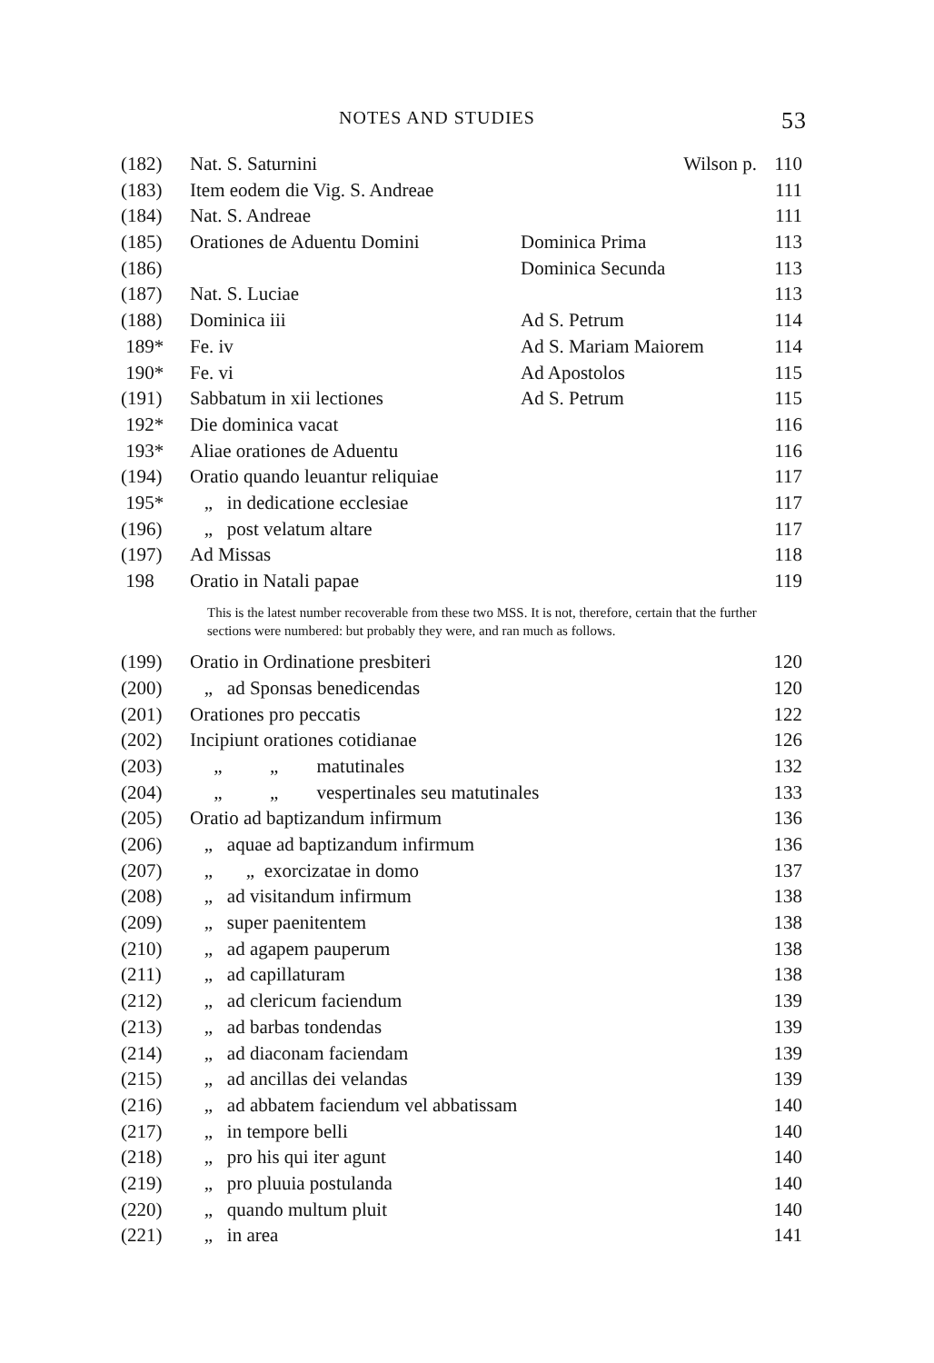NOTES AND STUDIES 53
| (182) | Nat. S. Saturnini | Wilson p. | 110 |
| (183) | Item eodem die Vig. S. Andreae | | 111 |
| (184) | Nat. S. Andreae | | 111 |
| (185) | Orationes de Aduentu Domini | Dominica Prima | 113 |
| (186) | | Dominica Secunda | 113 |
| (187) | Nat. S. Luciae | | 113 |
| (188) | Dominica iii | Ad S. Petrum | 114 |
| 189* | Fe. iv | Ad S. Mariam Maiorem | 114 |
| 190* | Fe. vi | Ad Apostolos | 115 |
| (191) | Sabbatum in xii lectiones | Ad S. Petrum | 115 |
| 192* | Die dominica vacat | | 116 |
| 193* | Aliae orationes de Aduentu | | 116 |
| (194) | Oratio quando leuantur reliquiae | | 117 |
| 195* | „ in dedicatione ecclesiae | | 117 |
| (196) | „ post velatum altare | | 117 |
| (197) | Ad Missas | | 118 |
| 198 | Oratio in Natali papae | | 119 |
| This is the latest number recoverable from these two MSS. It is not, therefore, certain that the further sections were numbered: but probably they were, and ran much as follows. | | | |
| (199) | Oratio in Ordinatione presbiteri | | 120 |
| (200) | „ ad Sponsas benedicendas | | 120 |
| (201) | Orationes pro peccatis | | 122 |
| (202) | Incipiunt orationes cotidianae | | 126 |
| (203) | „ „ matutinales | | 132 |
| (204) | „ „ vespertinales seu matutinales | | 133 |
| (205) | Oratio ad baptizandum infirmum | | 136 |
| (206) | „ aquae ad baptizandum infirmum | | 136 |
| (207) | „ „ exorcizatae in domo | | 137 |
| (208) | „ ad visitandum infirmum | | 138 |
| (209) | „ super paenitentem | | 138 |
| (210) | „ ad agapem pauperum | | 138 |
| (211) | „ ad capillaturam | | 138 |
| (212) | „ ad clericum faciendum | | 139 |
| (213) | „ ad barbas tondendas | | 139 |
| (214) | „ ad diaconam faciendam | | 139 |
| (215) | „ ad ancillas dei velandas | | 139 |
| (216) | „ ad abbatem faciendum vel abbatissam | | 140 |
| (217) | „ in tempore belli | | 140 |
| (218) | „ pro his qui iter agunt | | 140 |
| (219) | „ pro pluuia postulanda | | 140 |
| (220) | „ quando multum pluit | | 140 |
| (221) | „ in area | | 141 |